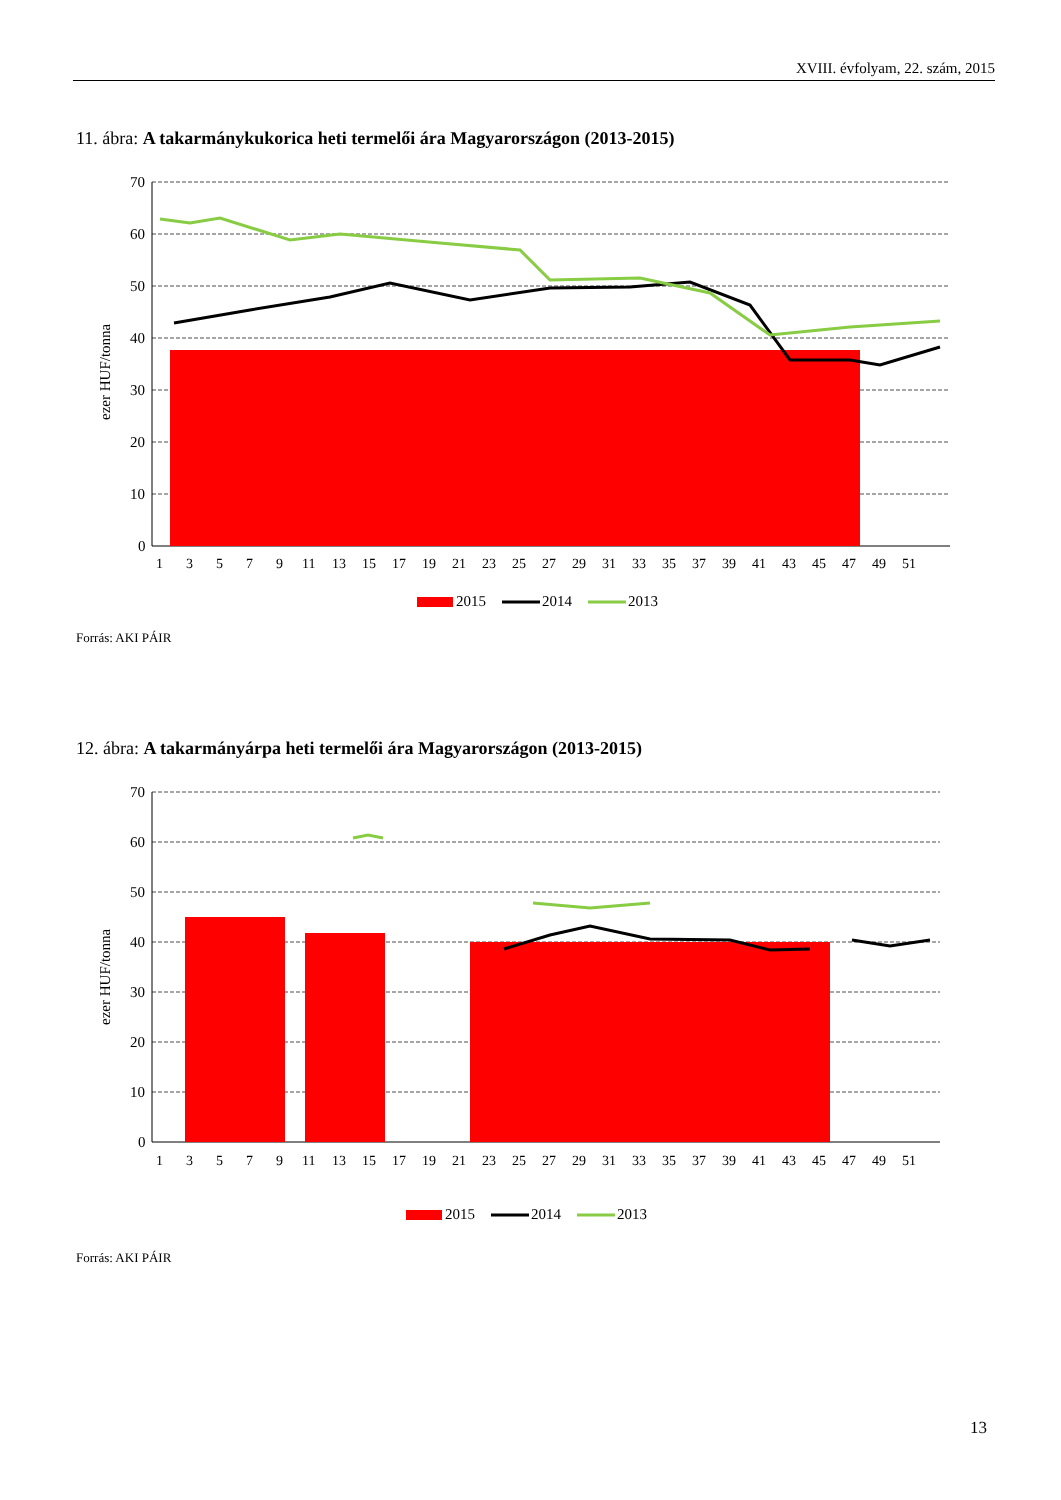XVIII. évfolyam, 22. szám, 2015
11. ábra: A takarmánykukorica heti termelői ára Magyarországon (2013-2015)
70
60
50
40
30
20
10
0
ezer HUF/tonna
1
3
5
7
9
11
13
15
17
19
21
23
25
27
29
31
33
35
37
39
41
43
45
47
49
51
2015
2014
2013
Forrás: AKI PÁIR
12. ábra: A takarmányárpa heti termelői ára Magyarországon (2013-2015)
70
60
50
40
30
20
10
0
ezer HUF/tonna
1
3
5
7
9
11
13
15
17
19
21
23
25
27
29
31
33
35
37
39
41
43
45
47
49
51
2015
2014
2013
Forrás: AKI PÁIR
13